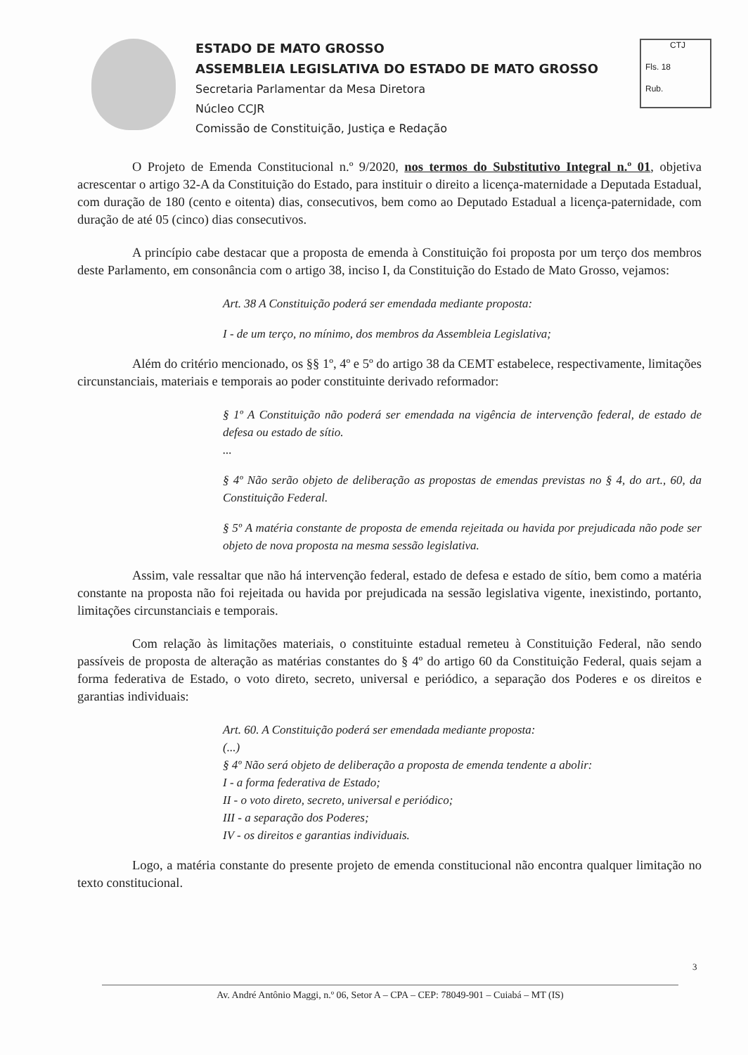ESTADO DE MATO GROSSO
ASSEMBLEIA LEGISLATIVA DO ESTADO DE MATO GROSSO
Secretaria Parlamentar da Mesa Diretora
Núcleo CCJR
Comissão de Constituição, Justiça e Redação
CTJ
Fls. 18
Rub.
O Projeto de Emenda Constitucional n.º 9/2020, nos termos do Substitutivo Integral n.º 01, objetiva acrescentar o artigo 32-A da Constituição do Estado, para instituir o direito a licença-maternidade a Deputada Estadual, com duração de 180 (cento e oitenta) dias, consecutivos, bem como ao Deputado Estadual a licença-paternidade, com duração de até 05 (cinco) dias consecutivos.
A princípio cabe destacar que a proposta de emenda à Constituição foi proposta por um terço dos membros deste Parlamento, em consonância com o artigo 38, inciso I, da Constituição do Estado de Mato Grosso, vejamos:
Art. 38 A Constituição poderá ser emendada mediante proposta:
I - de um terço, no mínimo, dos membros da Assembleia Legislativa;
Além do critério mencionado, os §§ 1º, 4º e 5º do artigo 38 da CEMT estabelece, respectivamente, limitações circunstanciais, materiais e temporais ao poder constituinte derivado reformador:
§ 1º A Constituição não poderá ser emendada na vigência de intervenção federal, de estado de defesa ou estado de sítio.
...
§ 4º Não serão objeto de deliberação as propostas de emendas previstas no § 4, do art., 60, da Constituição Federal.
§ 5º A matéria constante de proposta de emenda rejeitada ou havida por prejudicada não pode ser objeto de nova proposta na mesma sessão legislativa.
Assim, vale ressaltar que não há intervenção federal, estado de defesa e estado de sítio, bem como a matéria constante na proposta não foi rejeitada ou havida por prejudicada na sessão legislativa vigente, inexistindo, portanto, limitações circunstanciais e temporais.
Com relação às limitações materiais, o constituinte estadual remeteu à Constituição Federal, não sendo passíveis de proposta de alteração as matérias constantes do § 4º do artigo 60 da Constituição Federal, quais sejam a forma federativa de Estado, o voto direto, secreto, universal e periódico, a separação dos Poderes e os direitos e garantias individuais:
Art. 60. A Constituição poderá ser emendada mediante proposta:
(...)
§ 4º Não será objeto de deliberação a proposta de emenda tendente a abolir:
I - a forma federativa de Estado;
II - o voto direto, secreto, universal e periódico;
III - a separação dos Poderes;
IV - os direitos e garantias individuais.
Logo, a matéria constante do presente projeto de emenda constitucional não encontra qualquer limitação no texto constitucional.
3
Av. André Antônio Maggi, n.º 06, Setor A – CPA – CEP: 78049-901 – Cuiabá – MT (IS)